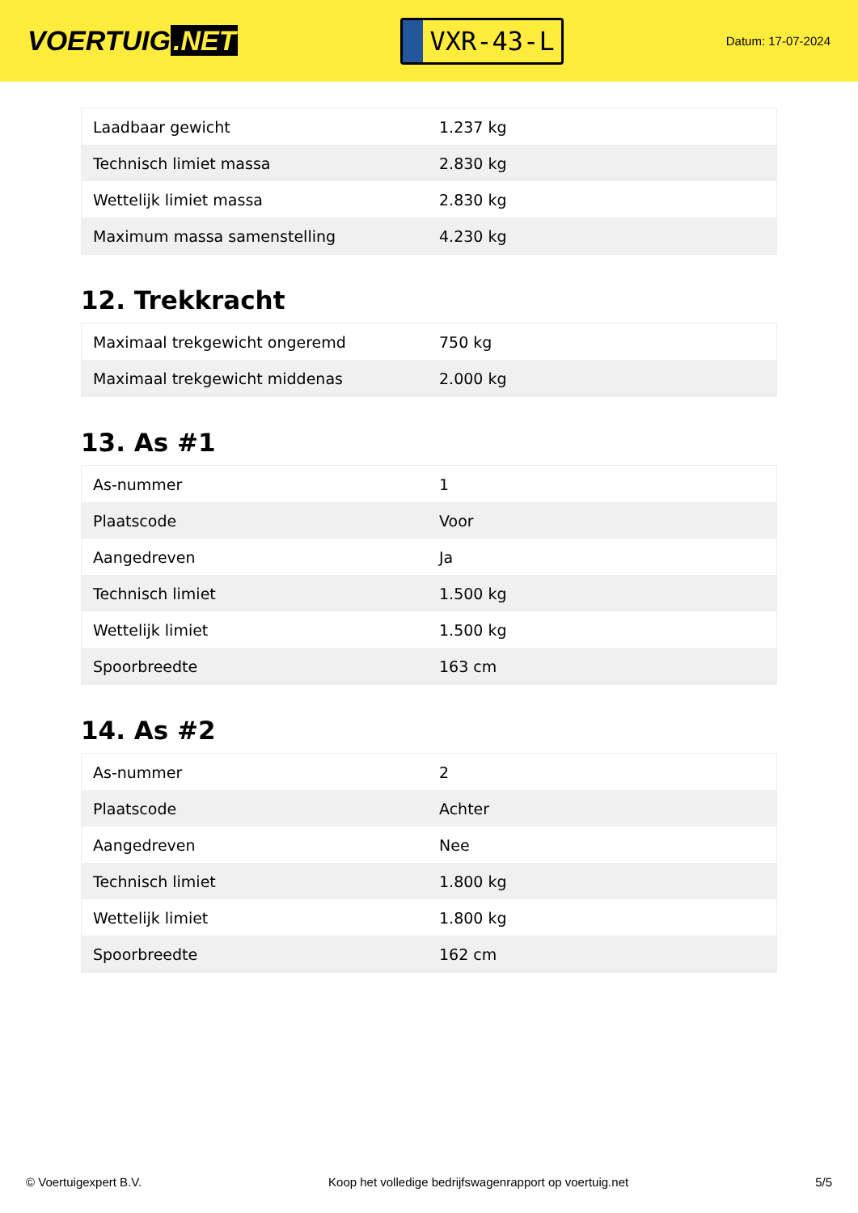VOERTUIG.NET
VXR-43-L
Datum: 17-07-2024
| Laadbaar gewicht | 1.237 kg |
| Technisch limiet massa | 2.830 kg |
| Wettelijk limiet massa | 2.830 kg |
| Maximum massa samenstelling | 4.230 kg |
12. Trekkracht
| Maximaal trekgewicht ongeremd | 750 kg |
| Maximaal trekgewicht middenas | 2.000 kg |
13. As #1
| As-nummer | 1 |
| Plaatscode | Voor |
| Aangedreven | Ja |
| Technisch limiet | 1.500 kg |
| Wettelijk limiet | 1.500 kg |
| Spoorbreedte | 163 cm |
14. As #2
| As-nummer | 2 |
| Plaatscode | Achter |
| Aangedreven | Nee |
| Technisch limiet | 1.800 kg |
| Wettelijk limiet | 1.800 kg |
| Spoorbreedte | 162 cm |
© Voertuigexpert B.V. Koop het volledige bedrijfswagenrapport op voertuig.net 5/5